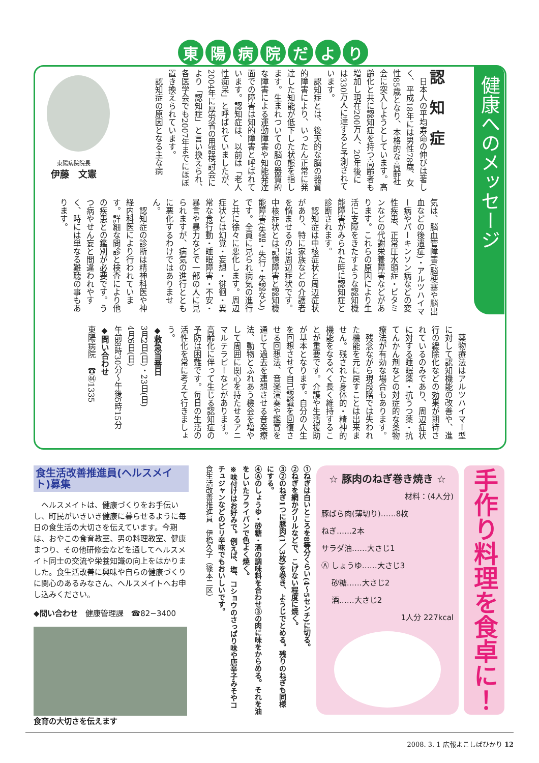東陽病院だより
健康へのメッセージ
東陽病院院長
伊藤　文憲
認　知　症
　日本人の平均寿命の伸びは著しく、平成18年には男性78歳、女性85歳となり、本格的な高齢社会に突入しようとしています。高齢化と共に認知症を持つ高齢者も増加し現在200万人、20年後には330万人に達すると予測されています。
　認知症とは、後天的な脳の器質的障害により、いったん正常に発達した知能が低下した状態を指します。生まれついての脳の器質的な障害による運動障害や知能発達面での障害は知的障害と呼ばれています。認知症は、以前は「老人性痴呆」と呼ばれていましたが、2004年に厚労省の用語検討会により「認知症」と言い換えられ、各医学会でも2007年までにほぼ置き換えられています。
　認知症の原因となる主な病
気は、脳血管障害(脳梗塞や脳出血などの後遺症)・アルツハイマー病やパーキンソン病などの変性疾患、正常圧水頭症・ビタミンなどの代謝栄養障害などがあります。これらの原因により生活に支障をきたすような認知機能障害がみられた時に認知症と診断されます。
　認知症は中核症状と周辺症状があり、特に家族などの介護者を悩ませるのは周辺症状です。中核症状とは記憶障害と認知機能障害(失語・失行・失認など)です。全員に見られ病気の進行と共に徐々に悪化します。周辺症状とは幻覚・妄想・徘徊・異常な食行動・睡眠障害・不安・暴言や暴力などで一部の人に見られますが、病気の進行とともに悪化するわけではありません。
　認知症の診断は精神科医や神経内科医により行われています。詳細な問診と検査により他の疾患との鑑別が必要です。うつ病やせん妄と間違われやすく、時には単なる難聴の事もあります。
　薬物療法はアルツハイマー型に対して認知機能の改善や、進行の緩除化などの効果が期待されているのみであり、周辺症状に対する睡眠薬・抗うつ薬・抗てんかん剤などの対症的な薬物療法が有効な場合もあります。
　残念ながら現段階では失われた機能を元に戻すことは出来ません。残された身体的・精神的機能をなるべく長く維持することが重要です。介護や生活援助が基本となります。自分の人生を回想させて自己認識を回復させる回想法、音楽演奏や鑑賞を通じて過去を連想させる音楽療法、動物とふれあう機会を増やして周囲に関心を持たせるアニマルテラピーなどがあります。高齢化に伴って生じる認知症の予防は困難です。毎日の生活の活性化を常に考えて行きましょう。
◆救急当番日
3月2日(日)・23日(日)
4月6日(日)
午前8時30分〜午後5時15分
◆問い合わせ
東陽病院　☎㊹1335
食生活改善推進員(ヘルスメイト)募集
　ヘルスメイトは、健康づくりをお手伝いし、町民がいきいき健康に暮らせるように毎日の食生活の大切さを伝えています。今期は、おやこの食育教室、男の料理教室、健康まつり、その他研修会などを通してヘルスメイト同士の交流や栄養知識の向上をはかりました。食生活改善に興味や自らの健康づくりに関心のあるみなさん、ヘルスメイトへお申し込みください。
◆問い合わせ　健康管理課　☎82−3400
食育の大切さを伝えます
①ねぎは白いところを8等分くらい(4〜5センチ)に切る。
②ねぎを網かグリルなどで、こげない程度に焼く。
③②のねぎ1つに豚肉(1／3枚)を巻き、ようじでとめる。残りのねぎも同様にする。
④Ⓐのしょうゆ・砂糖・酒の調味料を合わせ③の肉に味をからめる。それを油をしいたフライパンで色よく焼く。
※味付けはお好みで。例えば、塩、コショウのさっぱり味や唐辛子みそやコチュジャンなどのピリ辛味でもおいしいです。
食生活改善推進員　伊橋久子（篠本二区）
☆ 豚肉のねぎ巻き焼き ☆
材料：(4人分)
豚ばら肉(薄切り)……8枚
ねぎ……2本
サラダ油……大さじ1
Ⓐ しょうゆ……大さじ3
　 砂糖……大さじ2
　 酒……大さじ2
1人分 227kcal
手作り料理を食卓に！
2008. 3. 1 広報よこしばひかり 12